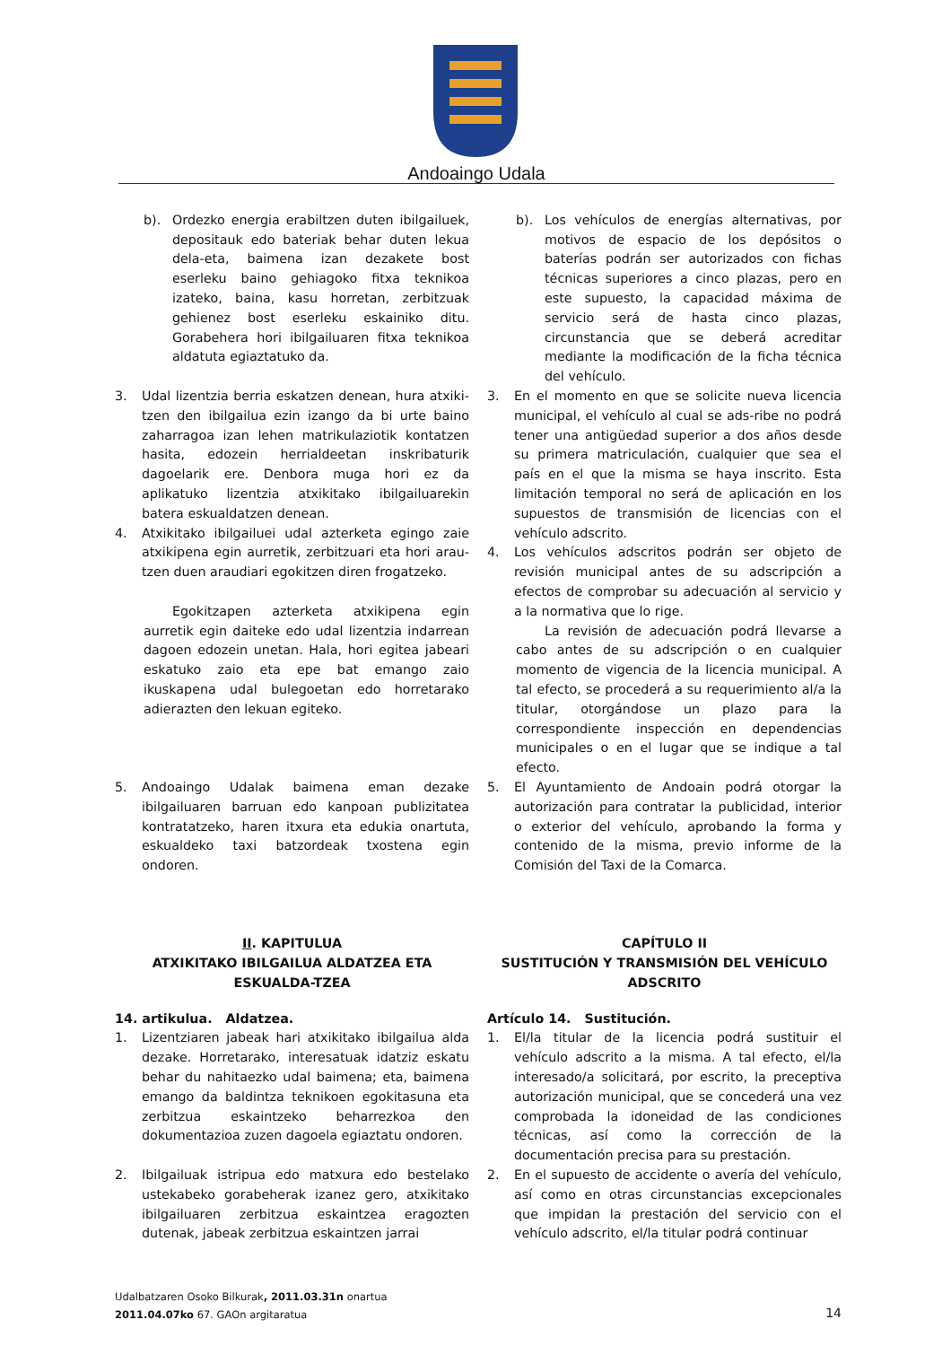Andoaingo Udala
b). Ordezko energia erabiltzen duten ibilgailuek, depositauk edo bateriak behar duten lekua dela-eta, baimena izan dezakete bost eserleku baino gehiagoko fitxa teknikoa izateko, baina, kasu horretan, zerbitzuak gehienez bost eserleku eskainiko ditu. Gorabehera hori ibilgailuaren fitxa teknikoa aldatuta egiaztatuko da.
3. Udal lizentzia berria eskatzen denean, hura atxiki-tzen den ibilgailua ezin izango da bi urte baino zaharragoa izan lehen matrikulaziotik kontatzen hasita, edozein herrialdeetan inskribaturik dagoelarik ere. Denbora muga hori ez da aplikatuko lizentzia atxikitako ibilgailuarekin batera eskualdatzen denean.
4. Atxikitako ibilgailuei udal azterketa egingo zaie atxikipena egin aurretik, zerbitzuari eta hori arau-tzen duen araudiari egokitzen diren frogatzeko.
Egokitzapen azterketa atxikipena egin aurretik egin daiteke edo udal lizentzia indarrean dagoen edozein unetan. Hala, hori egitea jabeari eskatuko zaio eta epe bat emango zaio ikuskapena udal bulegoetan edo horretarako adierazten den lekuan egiteko.
5. Andoaingo Udalak baimena eman dezake ibilgailuaren barruan edo kanpoan publizitatea kontratatzeko, haren itxura eta edukia onartuta, eskualdeko taxi batzordeak txostena egin ondoren.
II. KAPITULUA
ATXIKITAKO IBILGAILUA ALDATZEA ETA ESKUALDA-TZEA
14. artikulua. Aldatzea.
1. Lizentziaren jabeak hari atxikitako ibilgailua alda dezake. Horretarako, interesatuak idatziz eskatu behar du nahitaezko udal baimena; eta, baimena emango da baldintza teknikoen egokitasuna eta zerbitzua eskaintzeko beharrezkoa den dokumentazioa zuzen dagoela egiaztatu ondoren.
2. Ibilgailuak istripua edo matxura edo bestelako ustekabeko gorabeherak izanez gero, atxikitako ibilgailuaren zerbitzua eskaintzea eragozten dutenak, jabeak zerbitzua eskaintzen jarrai
b). Los vehículos de energías alternativas, por motivos de espacio de los depósitos o baterías podrán ser autorizados con fichas técnicas superiores a cinco plazas, pero en este supuesto, la capacidad máxima de servicio será de hasta cinco plazas, circunstancia que se deberá acreditar mediante la modificación de la ficha técnica del vehículo.
3. En el momento en que se solicite nueva licencia municipal, el vehículo al cual se ads-ribe no podrá tener una antigüedad superior a dos años desde su primera matriculación, cualquier que sea el país en el que la misma se haya inscrito. Esta limitación temporal no será de aplicación en los supuestos de transmisión de licencias con el vehículo adscrito.
4. Los vehículos adscritos podrán ser objeto de revisión municipal antes de su adscripción a efectos de comprobar su adecuación al servicio y a la normativa que lo rige.
La revisión de adecuación podrá llevarse a cabo antes de su adscripción o en cualquier momento de vigencia de la licencia municipal. A tal efecto, se procederá a su requerimiento al/a la titular, otorgándose un plazo para la correspondiente inspección en dependencias municipales o en el lugar que se indique a tal efecto.
5. El Ayuntamiento de Andoain podrá otorgar la autorización para contratar la publicidad, interior o exterior del vehículo, aprobando la forma y contenido de la misma, previo informe de la Comisión del Taxi de la Comarca.
CAPÍTULO II
SUSTITUCIÓN Y TRANSMISIÓN DEL VEHÍCULO ADSCRITO
Artículo 14. Sustitución.
1. El/la titular de la licencia podrá sustituir el vehículo adscrito a la misma. A tal efecto, el/la interesado/a solicitará, por escrito, la preceptiva autorización municipal, que se concederá una vez comprobada la idoneidad de las condiciones técnicas, así como la corrección de la documentación precisa para su prestación.
2. En el supuesto de accidente o avería del vehículo, así como en otras circunstancias excepcionales que impidan la prestación del servicio con el vehículo adscrito, el/la titular podrá continuar
Udalbatzaren Osoko Bilkurak, 2011.03.31n onartua
2011.04.07ko 67. GAOn argitaratua
14